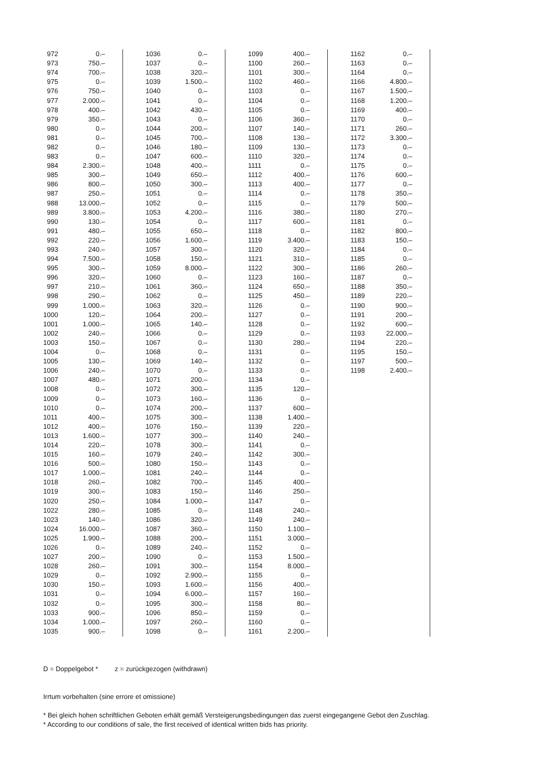| 972 | 0.– |
| 973 | 750.– |
| 974 | 700.– |
| 975 | 0.– |
| 976 | 750.– |
| 977 | 2.000.– |
| 978 | 400.– |
| 979 | 350.– |
| 980 | 0.– |
| 981 | 0.– |
| 982 | 0.– |
| 983 | 0.– |
| 984 | 2.300.– |
| 985 | 300.– |
| 986 | 800.– |
| 987 | 250.– |
| 988 | 13.000.– |
| 989 | 3.800.– |
| 990 | 130.– |
| 991 | 480.– |
| 992 | 220.– |
| 993 | 240.– |
| 994 | 7.500.– |
| 995 | 300.– |
| 996 | 320.– |
| 997 | 210.– |
| 998 | 290.– |
| 999 | 1.000.– |
| 1000 | 120.– |
| 1001 | 1.000.– |
| 1002 | 240.– |
| 1003 | 150.– |
| 1004 | 0.– |
| 1005 | 130.– |
| 1006 | 240.– |
| 1007 | 480.– |
| 1008 | 0.– |
| 1009 | 0.– |
| 1010 | 0.– |
| 1011 | 400.– |
| 1012 | 400.– |
| 1013 | 1.600.– |
| 1014 | 220.– |
| 1015 | 160.– |
| 1016 | 500.– |
| 1017 | 1.000.– |
| 1018 | 260.– |
| 1019 | 300.– |
| 1020 | 250.– |
| 1022 | 280.– |
| 1023 | 140.– |
| 1024 | 16.000.– |
| 1025 | 1.900.– |
| 1026 | 0.– |
| 1027 | 200.– |
| 1028 | 260.– |
| 1029 | 0.– |
| 1030 | 150.– |
| 1031 | 0.– |
| 1032 | 0.– |
| 1033 | 900.– |
| 1034 | 1.000.– |
| 1035 | 900.– |
| 1036 | 0.– |
| 1037 | 0.– |
| 1038 | 320.– |
| 1039 | 1.500.– |
| 1040 | 0.– |
| 1041 | 0.– |
| 1042 | 430.– |
| 1043 | 0.– |
| 1044 | 200.– |
| 1045 | 700.– |
| 1046 | 180.– |
| 1047 | 600.– |
| 1048 | 400.– |
| 1049 | 650.– |
| 1050 | 300.– |
| 1051 | 0.– |
| 1052 | 0.– |
| 1053 | 4.200.– |
| 1054 | 0.– |
| 1055 | 650.– |
| 1056 | 1.600.– |
| 1057 | 300.– |
| 1058 | 150.– |
| 1059 | 8.000.– |
| 1060 | 0.– |
| 1061 | 360.– |
| 1062 | 0.– |
| 1063 | 320.– |
| 1064 | 200.– |
| 1065 | 140.– |
| 1066 | 0.– |
| 1067 | 0.– |
| 1068 | 0.– |
| 1069 | 140.– |
| 1070 | 0.– |
| 1071 | 200.– |
| 1072 | 300.– |
| 1073 | 160.– |
| 1074 | 200.– |
| 1075 | 300.– |
| 1076 | 150.– |
| 1077 | 300.– |
| 1078 | 300.– |
| 1079 | 240.– |
| 1080 | 150.– |
| 1081 | 240.– |
| 1082 | 700.– |
| 1083 | 150.– |
| 1084 | 1.000.– |
| 1085 | 0.– |
| 1086 | 320.– |
| 1087 | 360.– |
| 1088 | 200.– |
| 1089 | 240.– |
| 1090 | 0.– |
| 1091 | 300.– |
| 1092 | 2.900.– |
| 1093 | 1.600.– |
| 1094 | 6.000.– |
| 1095 | 300.– |
| 1096 | 850.– |
| 1097 | 260.– |
| 1098 | 0.– |
| 1099 | 400.– |
| 1100 | 260.– |
| 1101 | 300.– |
| 1102 | 460.– |
| 1103 | 0.– |
| 1104 | 0.– |
| 1105 | 0.– |
| 1106 | 360.– |
| 1107 | 140.– |
| 1108 | 130.– |
| 1109 | 130.– |
| 1110 | 320.– |
| 1111 | 0.– |
| 1112 | 400.– |
| 1113 | 400.– |
| 1114 | 0.– |
| 1115 | 0.– |
| 1116 | 380.– |
| 1117 | 600.– |
| 1118 | 0.– |
| 1119 | 3.400.– |
| 1120 | 320.– |
| 1121 | 310.– |
| 1122 | 300.– |
| 1123 | 160.– |
| 1124 | 650.– |
| 1125 | 450.– |
| 1126 | 0.– |
| 1127 | 0.– |
| 1128 | 0.– |
| 1129 | 0.– |
| 1130 | 280.– |
| 1131 | 0.– |
| 1132 | 0.– |
| 1133 | 0.– |
| 1134 | 0.– |
| 1135 | 120.– |
| 1136 | 0.– |
| 1137 | 600.– |
| 1138 | 1.400.– |
| 1139 | 220.– |
| 1140 | 240.– |
| 1141 | 0.– |
| 1142 | 300.– |
| 1143 | 0.– |
| 1144 | 0.– |
| 1145 | 400.– |
| 1146 | 250.– |
| 1147 | 0.– |
| 1148 | 240.– |
| 1149 | 240.– |
| 1150 | 1.100.– |
| 1151 | 3.000.– |
| 1152 | 0.– |
| 1153 | 1.500.– |
| 1154 | 8.000.– |
| 1155 | 0.– |
| 1156 | 400.– |
| 1157 | 160.– |
| 1158 | 80.– |
| 1159 | 0.– |
| 1160 | 0.– |
| 1161 | 2.200.– |
| 1162 | 0.– |
| 1163 | 0.– |
| 1164 | 0.– |
| 1166 | 4.800.– |
| 1167 | 1.500.– |
| 1168 | 1.200.– |
| 1169 | 400.– |
| 1170 | 0.– |
| 1171 | 260.– |
| 1172 | 3.300.– |
| 1173 | 0.– |
| 1174 | 0.– |
| 1175 | 0.– |
| 1176 | 600.– |
| 1177 | 0.– |
| 1178 | 350.– |
| 1179 | 500.– |
| 1180 | 270.– |
| 1181 | 0.– |
| 1182 | 800.– |
| 1183 | 150.– |
| 1184 | 0.– |
| 1185 | 0.– |
| 1186 | 260.– |
| 1187 | 0.– |
| 1188 | 350.– |
| 1189 | 220.– |
| 1190 | 900.– |
| 1191 | 200.– |
| 1192 | 600.– |
| 1193 | 22.000.– |
| 1194 | 220.– |
| 1195 | 150.– |
| 1197 | 500.– |
| 1198 | 2.400.– |
D = Doppelgebot * z = zurückgezogen (withdrawn)
Irrtum vorbehalten (sine errore et omissione)
* Bei gleich hohen schriftlichen Geboten erhält gemäß Versteigerungsbedingungen das zuerst eingegangene Gebot den Zuschlag.
* According to our conditions of sale, the first received of identical written bids has priority.